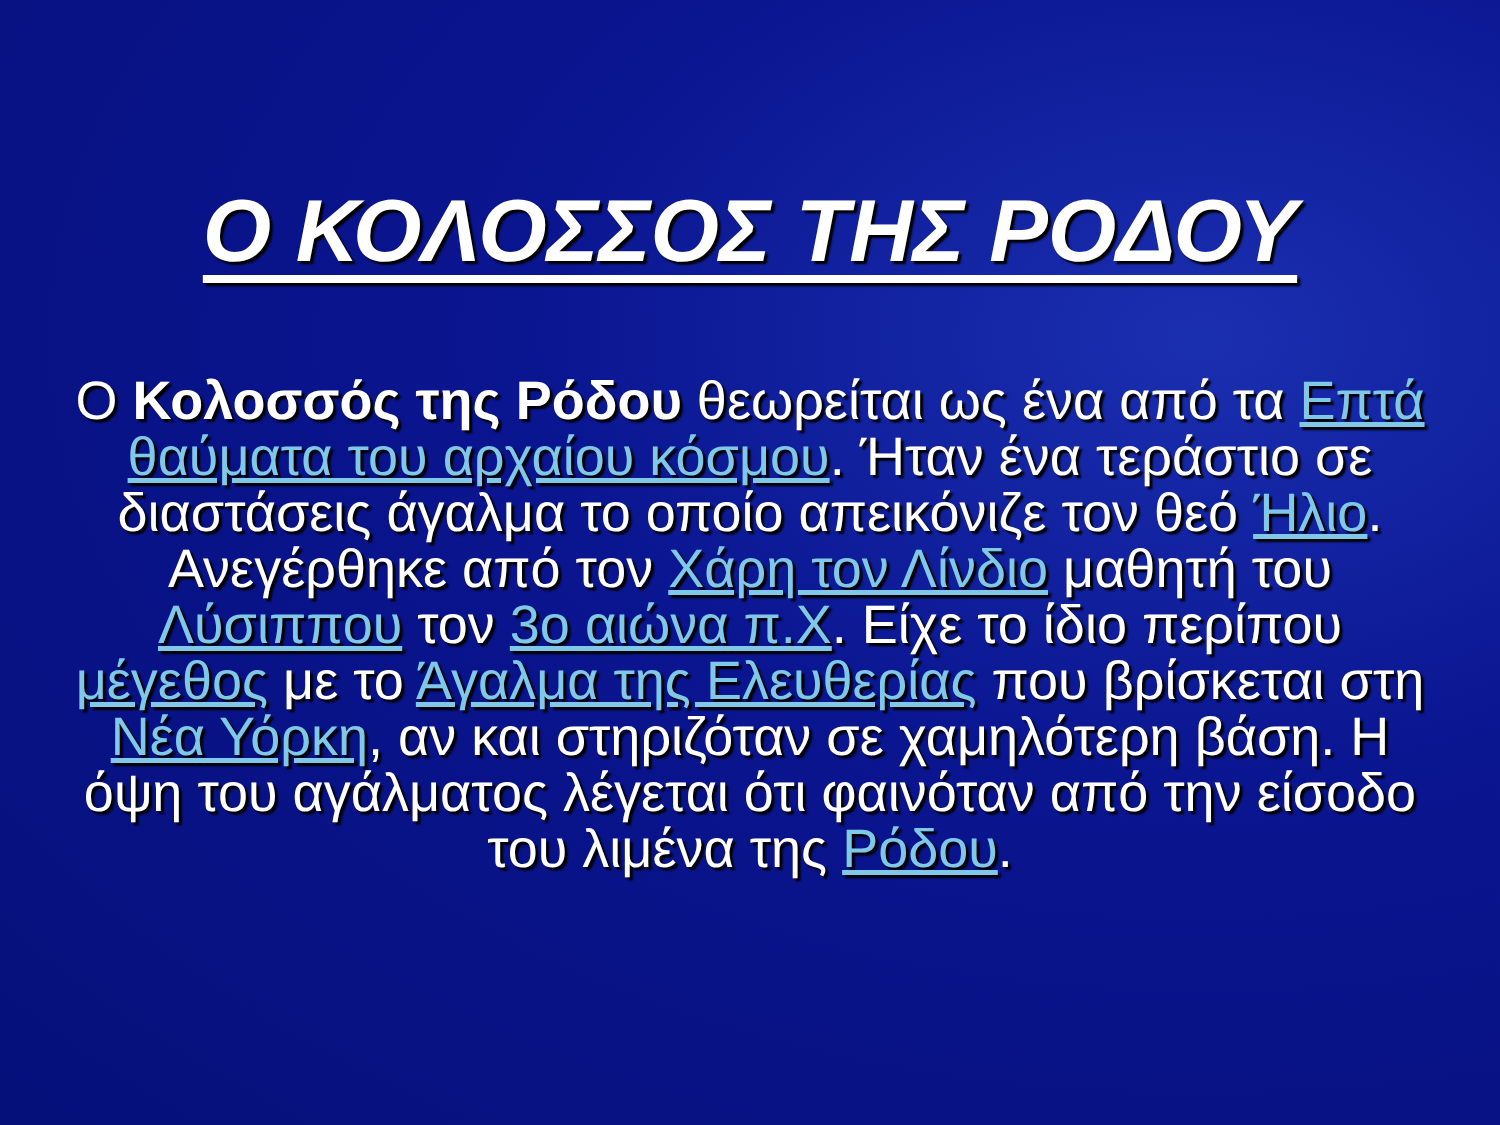Ο ΚΟΛΟΣΣΟΣ ΤΗΣ ΡΟΔΟΥ
Ο Κολοσσός της Ρόδου θεωρείται ως ένα από τα Επτά θαύματα του αρχαίου κόσμου. Ήταν ένα τεράστιο σε διαστάσεις άγαλμα το οποίο απεικόνιζε τον θεό Ήλιο. Ανεγέρθηκε από τον Χάρη τον Λίνδιο μαθητή του Λύσιππου τον 3ο αιώνα π.Χ. Είχε το ίδιο περίπου μέγεθος με το Άγαλμα της Ελευθερίας που βρίσκεται στη Νέα Υόρκη, αν και στηριζόταν σε χαμηλότερη βάση. Η όψη του αγάλματος λέγεται ότι φαινόταν από την είσοδο του λιμένα της Ρόδου.